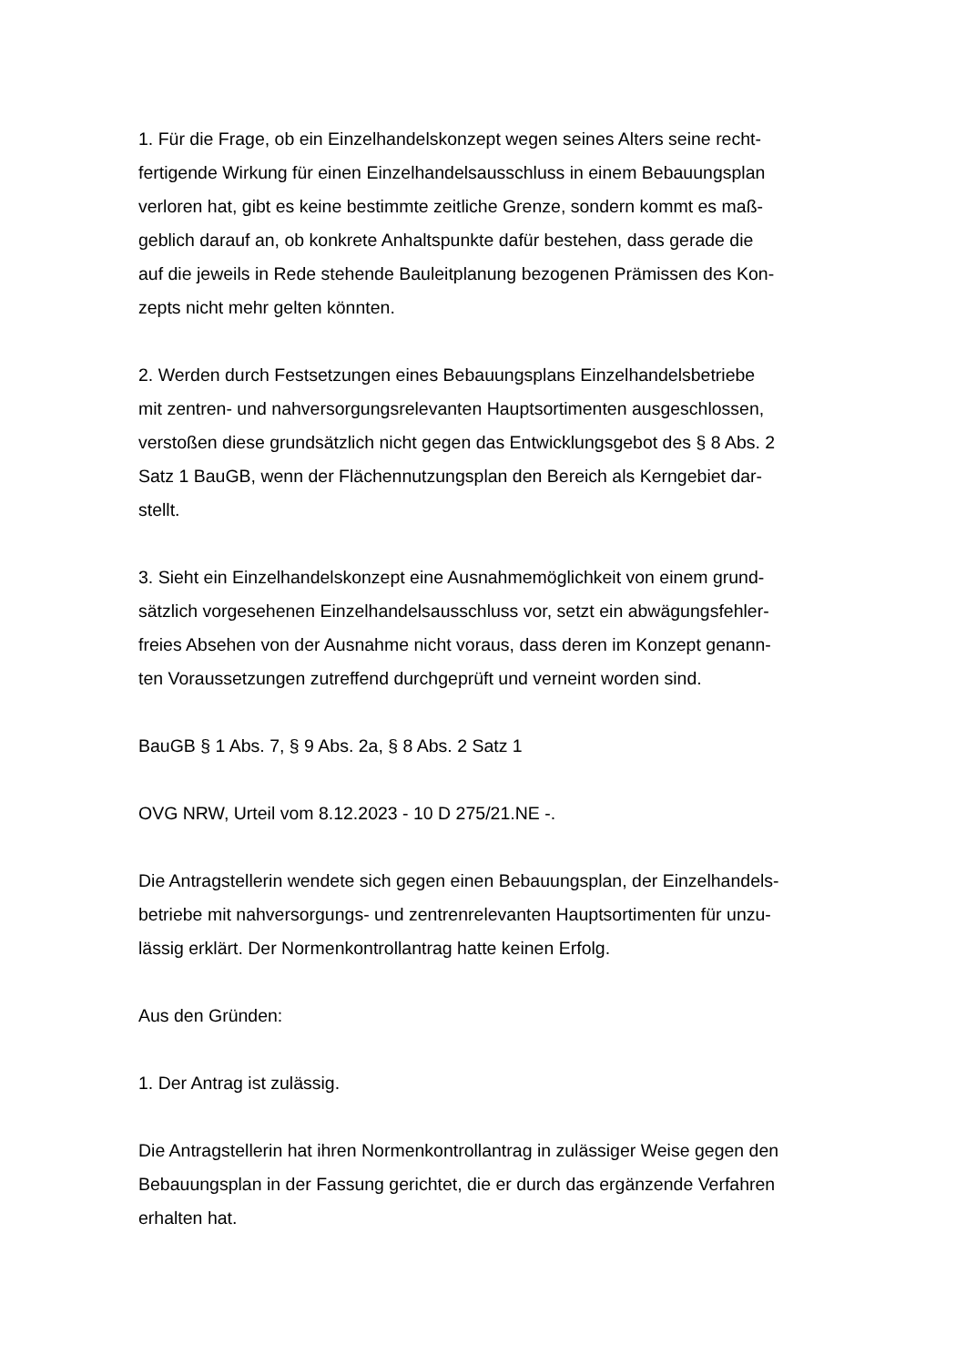1. Für die Frage, ob ein Einzelhandelskonzept wegen seines Alters seine recht-
fertigende Wirkung für einen Einzelhandelsausschluss in einem Bebauungsplan
verloren hat, gibt es keine bestimmte zeitliche Grenze, sondern kommt es maß-
geblich darauf an, ob konkrete Anhaltspunkte dafür bestehen, dass gerade die
auf die jeweils in Rede stehende Bauleitplanung bezogenen Prämissen des Kon-
zepts nicht mehr gelten könnten.
2. Werden durch Festsetzungen eines Bebauungsplans Einzelhandelsbetriebe
mit zentren- und nahversorgungsrelevanten Hauptsortimenten ausgeschlossen,
verstoßen diese grundsätzlich nicht gegen das Entwicklungsgebot des § 8 Abs. 2
Satz 1 BauGB, wenn der Flächennutzungsplan den Bereich als Kerngebiet dar-
stellt.
3. Sieht ein Einzelhandelskonzept eine Ausnahmemöglichkeit von einem grund-
sätzlich vorgesehenen Einzelhandelsausschluss vor, setzt ein abwägungsfehler-
freies Absehen von der Ausnahme nicht voraus, dass deren im Konzept genann-
ten Voraussetzungen zutreffend durchgeprüft und verneint worden sind.
BauGB § 1 Abs. 7, § 9 Abs. 2a, § 8 Abs. 2 Satz 1
OVG NRW, Urteil vom 8.12.2023 - 10 D 275/21.NE -.
Die Antragstellerin wendete sich gegen einen Bebauungsplan, der Einzelhandels-
betriebe mit nahversorgungs- und zentrenrelevanten Hauptsortimenten für unzu-
lässig erklärt. Der Normenkontrollantrag hatte keinen Erfolg.
Aus den Gründen:
1. Der Antrag ist zulässig.
Die Antragstellerin hat ihren Normenkontrollantrag in zulässiger Weise gegen den
Bebauungsplan in der Fassung gerichtet, die er durch das ergänzende Verfahren
erhalten hat.